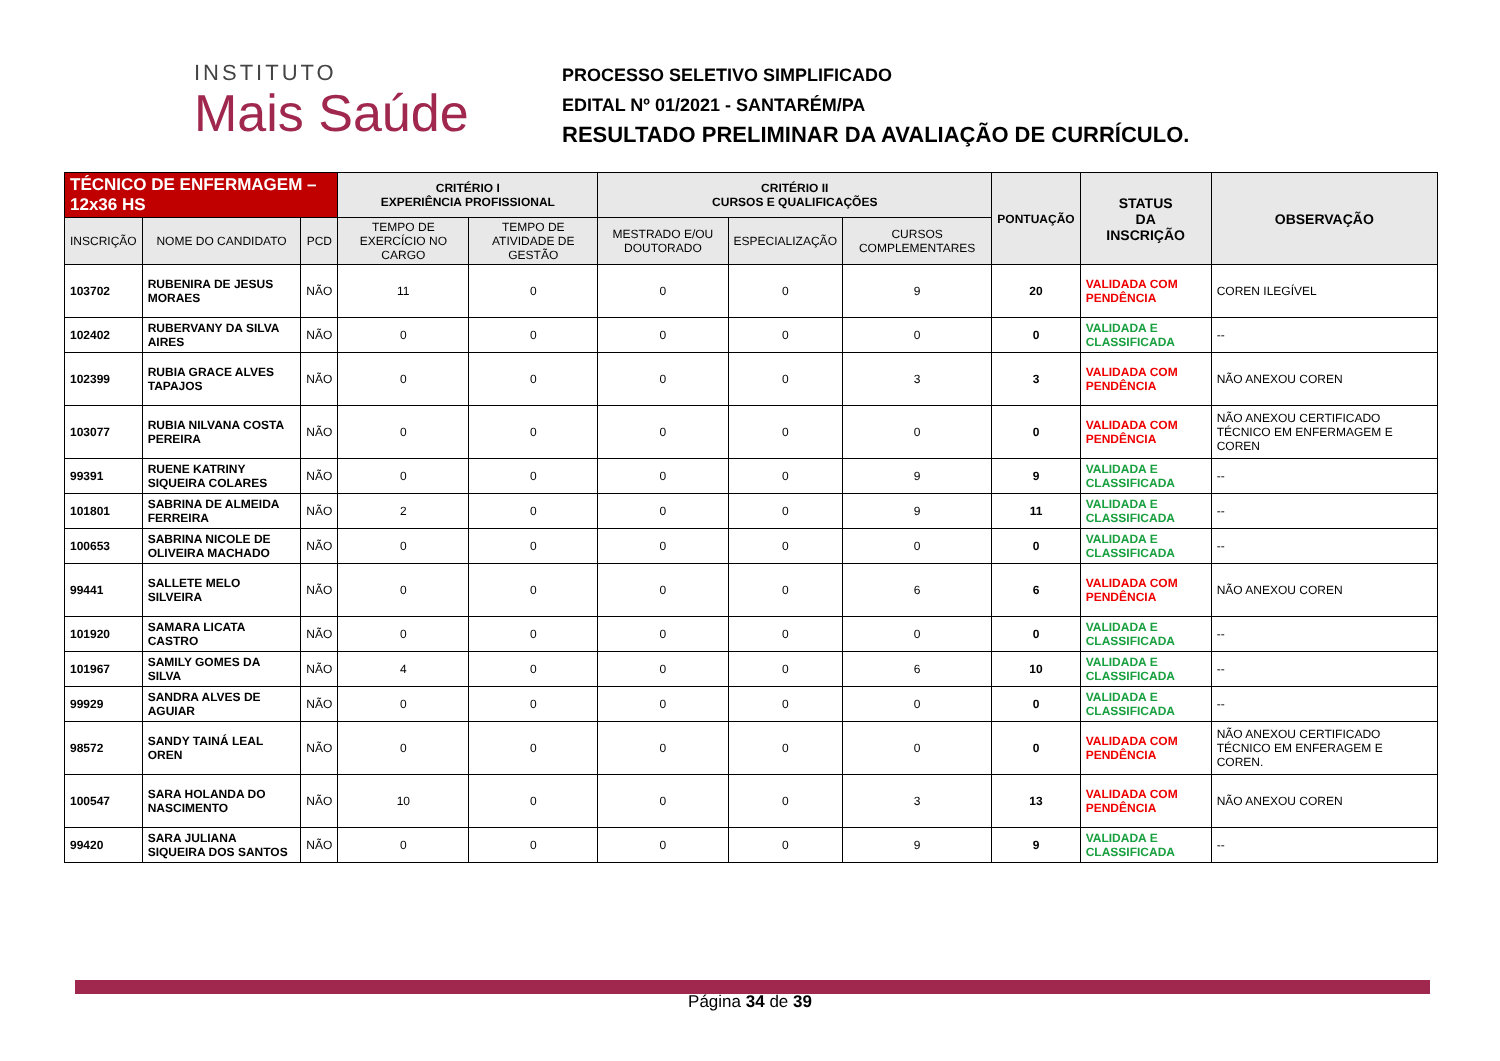INSTITUTO
Mais Saúde
PROCESSO SELETIVO SIMPLIFICADO
EDITAL Nº 01/2021 - SANTARÉM/PA
RESULTADO PRELIMINAR DA AVALIAÇÃO DE CURRÍCULO.
| TÉCNICO DE ENFERMAGEM – 12x36 HS | | | CRITÉRIO I EXPERIÊNCIA PROFISSIONAL | | CRITÉRIO II CURSOS E QUALIFICAÇÕES | | | PONTUAÇÃO | STATUS DA INSCRIÇÃO | OBSERVAÇÃO |
| --- | --- | --- | --- | --- | --- | --- | --- | --- | --- | --- |
| INSCRIÇÃO | NOME DO CANDIDATO | PCD | TEMPO DE EXERCÍCIO NO CARGO | TEMPO DE ATIVIDADE DE GESTÃO | MESTRADO E/OU DOUTORADO | ESPECIALIZAÇÃO | CURSOS COMPLEMENTARES | | | |
| 103702 | RUBENIRA DE JESUS MORAES | NÃO | 11 | 0 | 0 | 0 | 9 | 20 | VALIDADA COM PENDÊNCIA | COREN ILEGÍVEL |
| 102402 | RUBERVANY DA SILVA AIRES | NÃO | 0 | 0 | 0 | 0 | 0 | 0 | VALIDADA E CLASSIFICADA | -- |
| 102399 | RUBIA GRACE ALVES TAPAJOS | NÃO | 0 | 0 | 0 | 0 | 3 | 3 | VALIDADA COM PENDÊNCIA | NÃO ANEXOU COREN |
| 103077 | RUBIA NILVANA COSTA PEREIRA | NÃO | 0 | 0 | 0 | 0 | 0 | 0 | VALIDADA COM PENDÊNCIA | NÃO ANEXOU CERTIFICADO TÉCNICO EM ENFERMAGEM E COREN |
| 99391 | RUENE KATRINY SIQUEIRA COLARES | NÃO | 0 | 0 | 0 | 0 | 9 | 9 | VALIDADA E CLASSIFICADA | -- |
| 101801 | SABRINA DE ALMEIDA FERREIRA | NÃO | 2 | 0 | 0 | 0 | 9 | 11 | VALIDADA E CLASSIFICADA | -- |
| 100653 | SABRINA NICOLE DE OLIVEIRA MACHADO | NÃO | 0 | 0 | 0 | 0 | 0 | 0 | VALIDADA E CLASSIFICADA | -- |
| 99441 | SALLETE MELO SILVEIRA | NÃO | 0 | 0 | 0 | 0 | 6 | 6 | VALIDADA COM PENDÊNCIA | NÃO ANEXOU COREN |
| 101920 | SAMARA LICATA CASTRO | NÃO | 0 | 0 | 0 | 0 | 0 | 0 | VALIDADA E CLASSIFICADA | -- |
| 101967 | SAMILY GOMES DA SILVA | NÃO | 4 | 0 | 0 | 0 | 6 | 10 | VALIDADA E CLASSIFICADA | -- |
| 99929 | SANDRA ALVES DE AGUIAR | NÃO | 0 | 0 | 0 | 0 | 0 | 0 | VALIDADA E CLASSIFICADA | -- |
| 98572 | SANDY TAINÁ LEAL OREN | NÃO | 0 | 0 | 0 | 0 | 0 | 0 | VALIDADA COM PENDÊNCIA | NÃO ANEXOU CERTIFICADO TÉCNICO EM ENFERAGEM E COREN. |
| 100547 | SARA HOLANDA DO NASCIMENTO | NÃO | 10 | 0 | 0 | 0 | 3 | 13 | VALIDADA COM PENDÊNCIA | NÃO ANEXOU COREN |
| 99420 | SARA JULIANA SIQUEIRA DOS SANTOS | NÃO | 0 | 0 | 0 | 0 | 9 | 9 | VALIDADA E CLASSIFICADA | -- |
Página 34 de 39